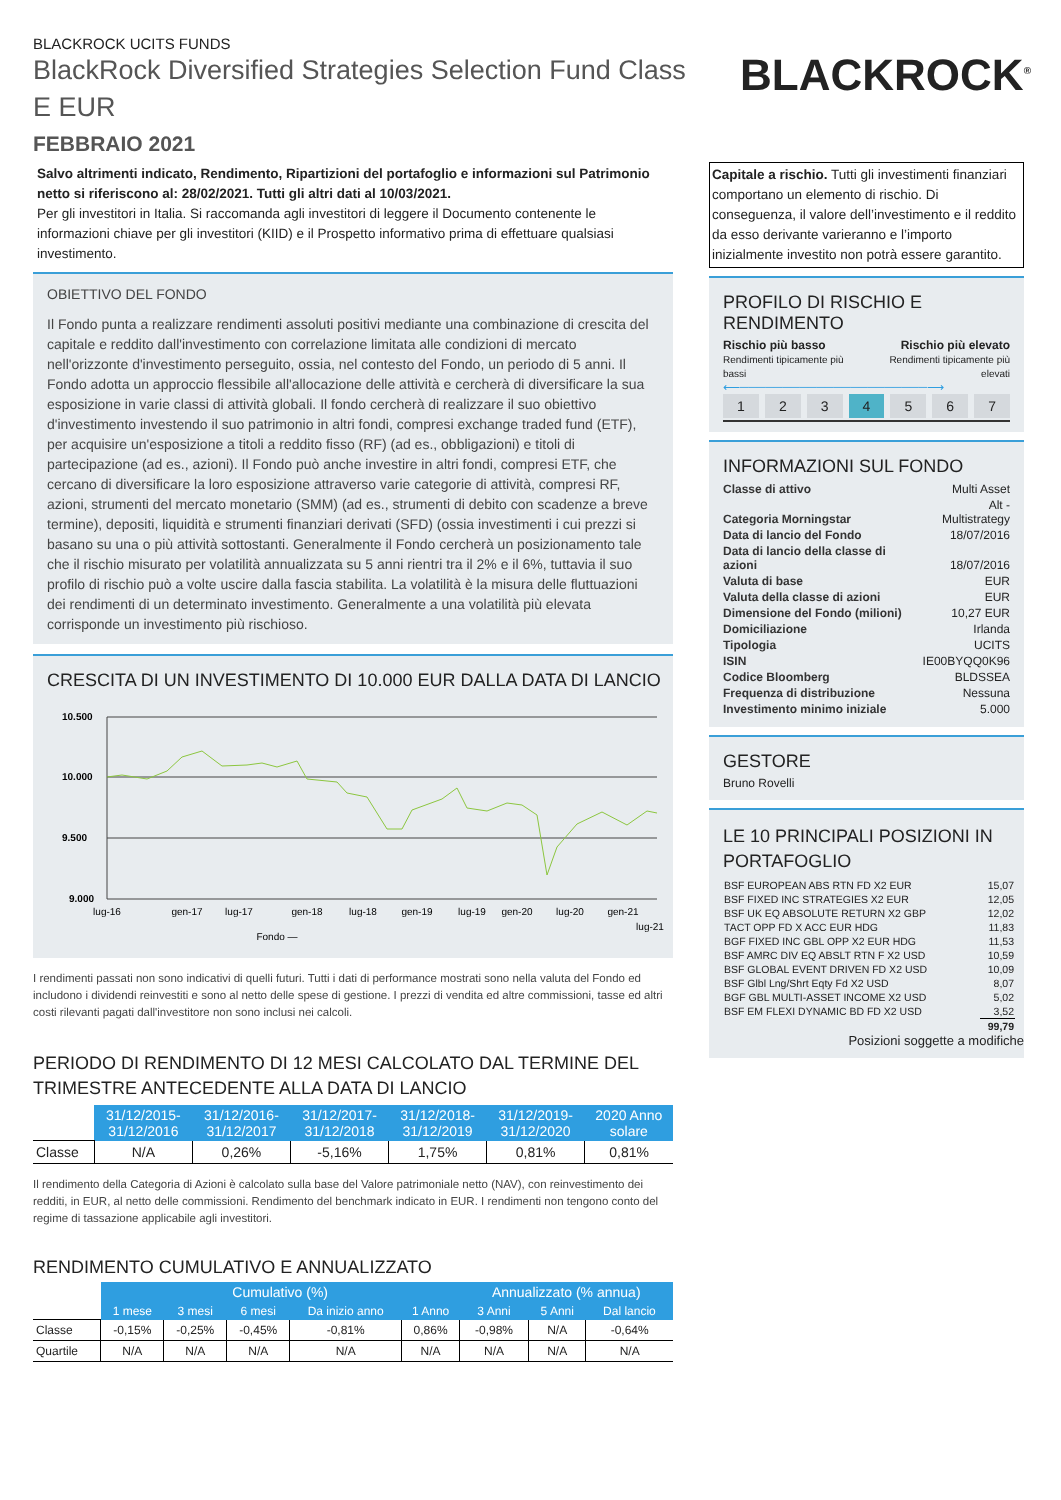BLACKROCK UCITS FUNDS
BlackRock Diversified Strategies Selection Fund Class
E EUR
FEBBRAIO 2021
BLACKROCK<sup>®</sup>
Salvo altrimenti indicato, Rendimento, Ripartizioni del portafoglio e informazioni sul Patrimonio netto si riferiscono al: 28/02/2021. Tutti gli altri dati al 10/03/2021.
Per gli investitori in Italia. Si raccomanda agli investitori di leggere il Documento contenente le informazioni chiave per gli investitori (KIID) e il Prospetto informativo prima di effettuare qualsiasi investimento.
OBIETTIVO DEL FONDO
Il Fondo punta a realizzare rendimenti assoluti positivi mediante una combinazione di crescita del capitale e reddito dall'investimento con correlazione limitata alle condizioni di mercato nell'orizzonte d'investimento perseguito, ossia, nel contesto del Fondo, un periodo di 5 anni. Il Fondo adotta un approccio flessibile all'allocazione delle attività e cercherà di diversificare la sua esposizione in varie classi di attività globali. Il fondo cercherà di realizzare il suo obiettivo d'investimento investendo il suo patrimonio in altri fondi, compresi exchange traded fund (ETF), per acquisire un'esposizione a titoli a reddito fisso (RF) (ad es., obbligazioni) e titoli di partecipazione (ad es., azioni). Il Fondo può anche investire in altri fondi, compresi ETF, che cercano di diversificare la loro esposizione attraverso varie categorie di attività, compresi RF, azioni, strumenti del mercato monetario (SMM) (ad es., strumenti di debito con scadenze a breve termine), depositi, liquidità e strumenti finanziari derivati (SFD) (ossia investimenti i cui prezzi si basano su una o più attività sottostanti. Generalmente il Fondo cercherà un posizionamento tale che il rischio misurato per volatilità annualizzata su 5 anni rientri tra il 2% e il 6%, tuttavia il suo profilo di rischio può a volte uscire dalla fascia stabilita. La volatilità è la misura delle fluttuazioni dei rendimenti di un determinato investimento. Generalmente a una volatilità più elevata corrisponde un investimento più rischioso.
CRESCITA DI UN INVESTIMENTO DI 10.000 EUR DALLA DATA DI LANCIO
10.500
10.000
9.500
9.000
lug-16
gen-17
lug-17
gen-18
lug-18
gen-19
lug-19
gen-20
lug-20
gen-21
lug-21
Fondo —
I rendimenti passati non sono indicativi di quelli futuri. Tutti i dati di performance mostrati sono nella valuta del Fondo ed includono i dividendi reinvestiti e sono al netto delle spese di gestione. I prezzi di vendita ed altre commissioni, tasse ed altri costi rilevanti pagati dall'investitore non sono inclusi nei calcoli.
PERIODO DI RENDIMENTO DI 12 MESI CALCOLATO DAL TERMINE DEL TRIMESTRE ANTECEDENTE ALLA DATA DI LANCIO
| | 31/12/2015- 31/12/2016 | 31/12/2016- 31/12/2017 | 31/12/2017- 31/12/2018 | 31/12/2018- 31/12/2019 | 31/12/2019- 31/12/2020 | 2020 Anno solare |
| --- | --- | --- | --- | --- | --- | --- |
| Classe | N/A | 0,26% | -5,16% | 1,75% | 0,81% | 0,81% |
Il rendimento della Categoria di Azioni è calcolato sulla base del Valore patrimoniale netto (NAV), con reinvestimento dei redditi, in EUR, al netto delle commissioni. Rendimento del benchmark indicato in EUR. I rendimenti non tengono conto del regime di tassazione applicabile agli investitori.
RENDIMENTO CUMULATIVO E ANNUALIZZATO
| | Cumulativo (%) | | | | | Annualizzato (% annua) | | |
| --- | --- | --- | --- | --- | --- | --- | --- | --- |
| | 1 mese | 3 mesi | 6 mesi | Da inizio anno | 1 Anno | 3 Anni | 5 Anni | Dal lancio |
| Classe | -0,15% | -0,25% | -0,45% | -0,81% | 0,86% | -0,98% | N/A | -0,64% |
| Quartile | N/A | N/A | N/A | N/A | N/A | N/A | N/A | N/A |
Capitale a rischio. Tutti gli investimenti finanziari comportano un elemento di rischio. Di conseguenza, il valore dell’investimento e il reddito da esso derivante varieranno e l’importo inizialmente investito non potrà essere garantito.
PROFILO DI RISCHIO E RENDIMENTO
Rischio più basso
Rendimenti tipicamente più bassi
Rischio più elevato
Rendimenti tipicamente più elevati
⟵──────────────────────⟶
1234567
INFORMAZIONI SUL FONDO
| Classe di attivo | Multi Asset |
| Categoria Morningstar | Alt - Multistrategy |
| Data di lancio del Fondo | 18/07/2016 |
| Data di lancio della classe di azioni | 18/07/2016 |
| Valuta di base | EUR |
| Valuta della classe di azioni | EUR |
| Dimensione del Fondo (milioni) | 10,27 EUR |
| Domiciliazione | Irlanda |
| Tipologia | UCITS |
| ISIN | IE00BYQQ0K96 |
| Codice Bloomberg | BLDSSEA |
| Frequenza di distribuzione | Nessuna |
| Investimento minimo iniziale | 5.000 |
GESTORE
Bruno Rovelli
LE 10 PRINCIPALI POSIZIONI IN PORTAFOGLIO
| BSF EUROPEAN ABS RTN FD X2 EUR | 15,07 |
| BSF FIXED INC STRATEGIES X2 EUR | 12,05 |
| BSF UK EQ ABSOLUTE RETURN X2 GBP | 12,02 |
| TACT OPP FD X ACC EUR HDG | 11,83 |
| BGF FIXED INC GBL OPP X2 EUR HDG | 11,53 |
| BSF AMRC DIV EQ ABSLT RTN F X2 USD | 10,59 |
| BSF GLOBAL EVENT DRIVEN FD X2 USD | 10,09 |
| BSF Glbl Lng/Shrt Eqty Fd X2 USD | 8,07 |
| BGF GBL MULTI-ASSET INCOME X2 USD | 5,02 |
| BSF EM FLEXI DYNAMIC BD FD X2 USD | 3,52 |
| | 99,79 |
Posizioni soggette a modifiche